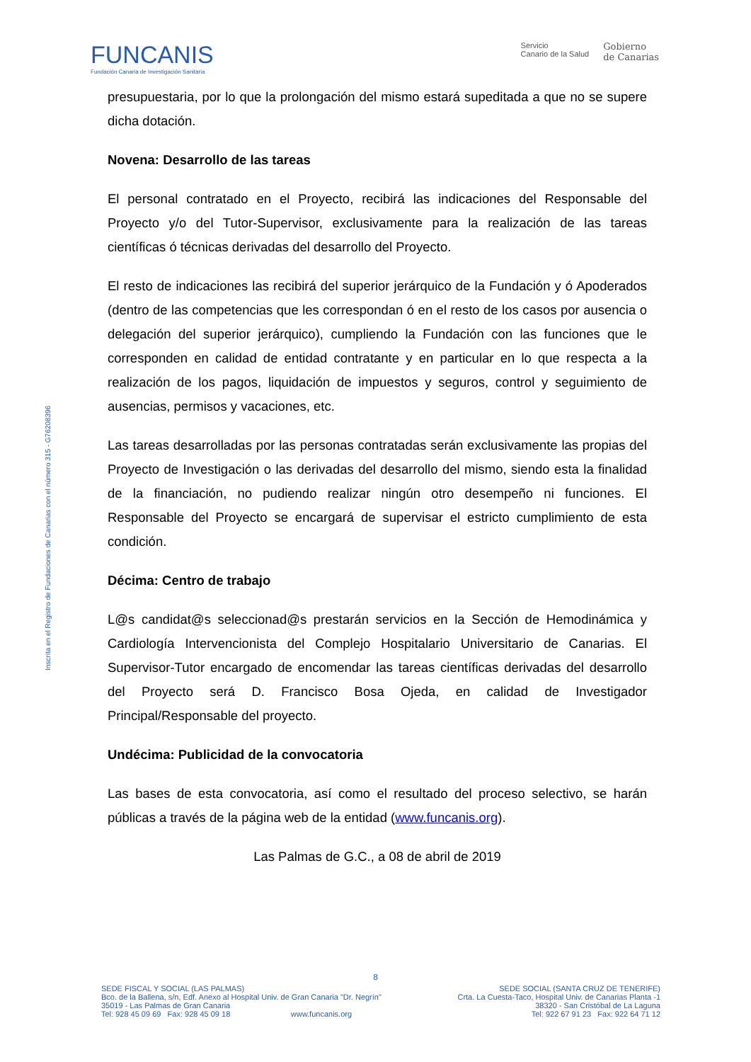FUNCANIS
Fundación Canaria de Investigación Sanitaria
Servicio
Canario de la Salud
Gobierno
de Canarias
Inscrita en el Registro de Fundaciones de Canarias con el número 315 - G76208396
presupuestaria, por lo que la prolongación del mismo estará supeditada a que no se supere dicha dotación.
Novena: Desarrollo de las tareas
El personal contratado en el Proyecto, recibirá las indicaciones del Responsable del Proyecto y/o del Tutor-Supervisor, exclusivamente para la realización de las tareas científicas ó técnicas derivadas del desarrollo del Proyecto.
El resto de indicaciones las recibirá del superior jerárquico de la Fundación y ó Apoderados (dentro de las competencias que les correspondan ó en el resto de los casos por ausencia o delegación del superior jerárquico), cumpliendo la Fundación con las funciones que le corresponden en calidad de entidad contratante y en particular en lo que respecta a la realización de los pagos, liquidación de impuestos y seguros, control y seguimiento de ausencias, permisos y vacaciones, etc.
Las tareas desarrolladas por las personas contratadas serán exclusivamente las propias del Proyecto de Investigación o las derivadas del desarrollo del mismo, siendo esta la finalidad de la financiación, no pudiendo realizar ningún otro desempeño ni funciones. El Responsable del Proyecto se encargará de supervisar el estricto cumplimiento de esta condición.
Décima: Centro de trabajo
L@s candidat@s seleccionad@s prestarán servicios en la Sección de Hemodinámica y Cardiología Intervencionista del Complejo Hospitalario Universitario de Canarias. El Supervisor-Tutor encargado de encomendar las tareas científicas derivadas del desarrollo del Proyecto será D. Francisco Bosa Ojeda, en calidad de Investigador Principal/Responsable del proyecto.
Undécima: Publicidad de la convocatoria
Las bases de esta convocatoria, así como el resultado del proceso selectivo, se harán públicas a través de la página web de la entidad (www.funcanis.org).
Las Palmas de G.C., a 08 de abril de 2019
8
SEDE FISCAL Y SOCIAL (LAS PALMAS)
Bco. de la Ballena, s/n, Edf. Anexo al Hospital Univ. de Gran Canaria "Dr. Negrín"
35019 - Las Palmas de Gran Canaria
Tel: 928 45 09 69 Fax: 928 45 09 18 www.funcanis.org
SEDE SOCIAL (SANTA CRUZ DE TENERIFE)
Crta. La Cuesta-Taco, Hospital Univ. de Canarias Planta -1
38320 - San Cristóbal de La Laguna
Tel: 922 67 91 23 Fax: 922 64 71 12